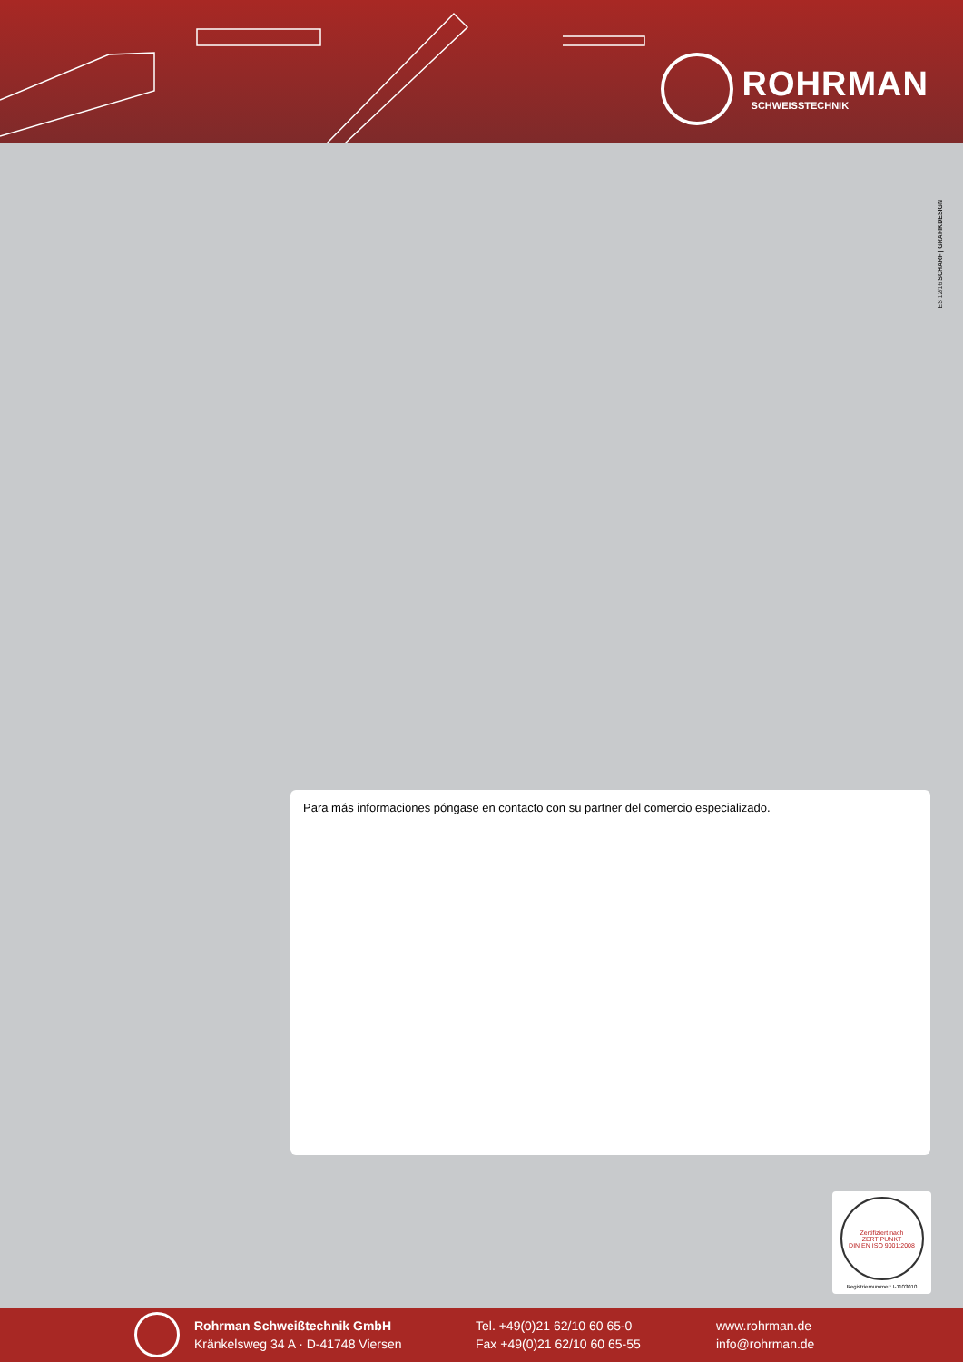ROHRMAN
SCHWEISSTECHNIK
ES 12/16 SCHARF | GRAFIKDESIGN
Para más informaciones póngase en contacto con su partner del comercio especializado.
Zertifiziert nach
ZERT PUNKT
DIN EN ISO 9001:2008
Registriernummer: I-1103010
Rohrman Schweißtechnik GmbH
Kränkelsweg 34 A · D-41748 Viersen
Tel. +49(0)21 62/10 60 65-0
Fax +49(0)21 62/10 60 65-55
www.rohrman.de
info@rohrman.de